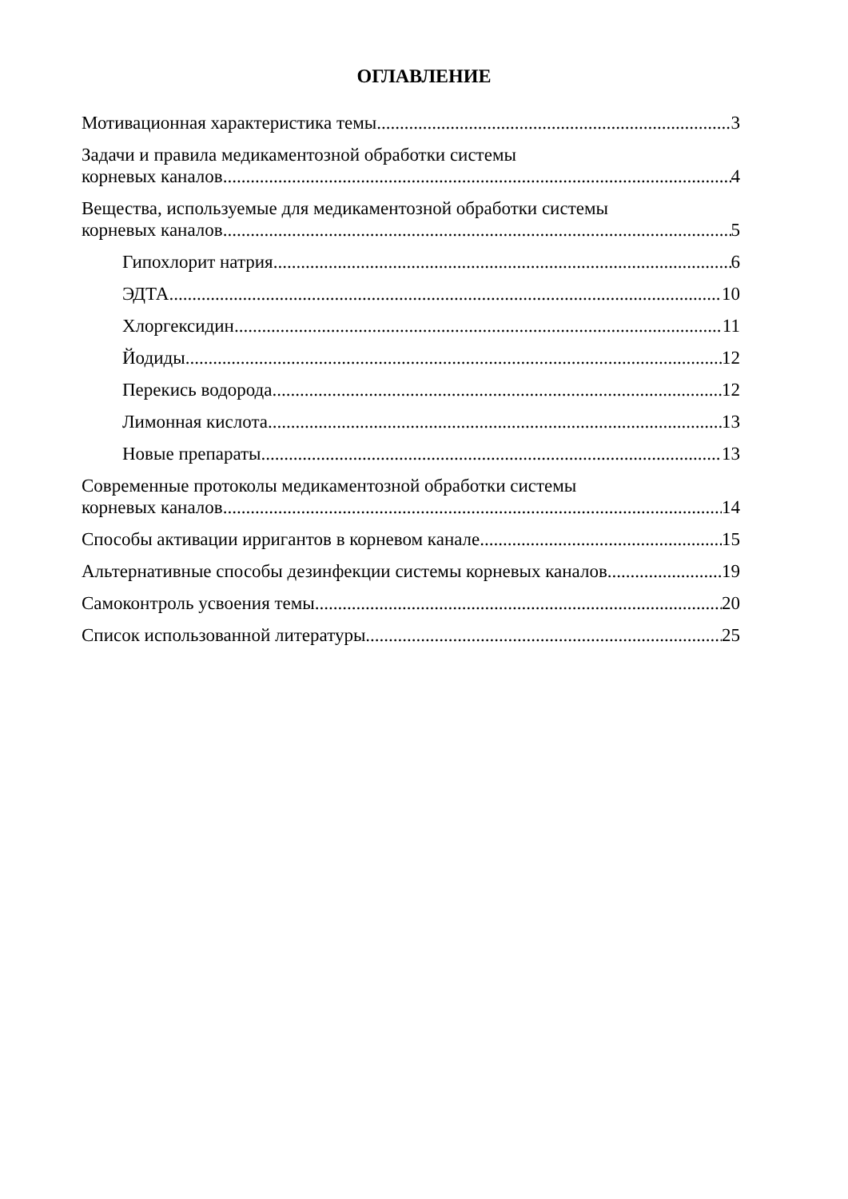ОГЛАВЛЕНИЕ
Мотивационная характеристика темы 3
Задачи и правила медикаментозной обработки системы
корневых каналов 4
Вещества, используемые для медикаментозной обработки системы
корневых каналов 5
Гипохлорит натрия 6
ЭДТА 10
Хлоргексидин 11
Йодиды 12
Перекись водорода 12
Лимонная кислота 13
Новые препараты 13
Современные протоколы медикаментозной обработки системы
корневых каналов 14
Способы активации ирригантов в корневом канале 15
Альтернативные способы дезинфекции системы корневых каналов 19
Самоконтроль усвоения темы 20
Список использованной литературы 25